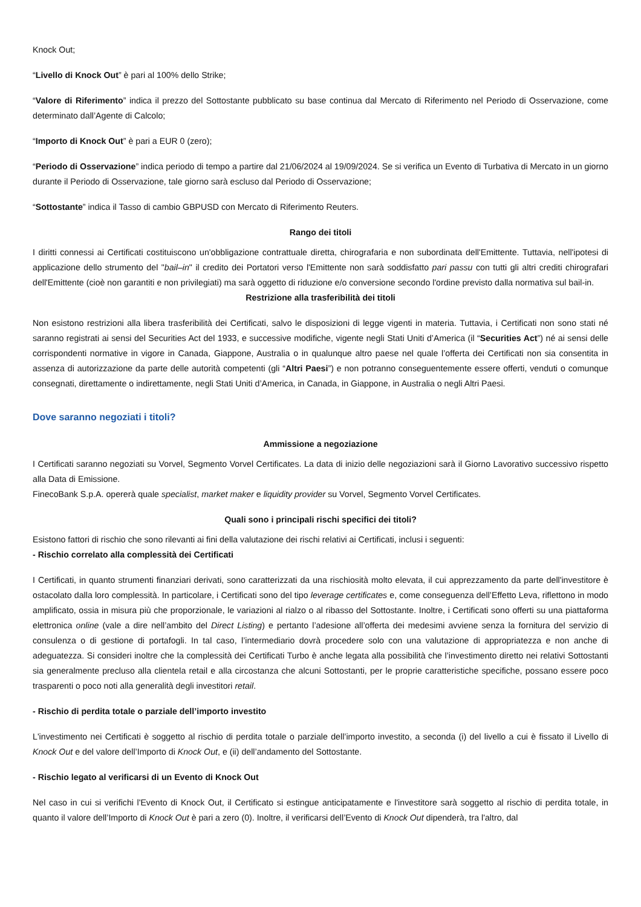Knock Out;
“Livello di Knock Out” è pari al 100% dello Strike;
“Valore di Riferimento” indica il prezzo del Sottostante pubblicato su base continua dal Mercato di Riferimento nel Periodo di Osservazione, come determinato dall’Agente di Calcolo;
“Importo di Knock Out” è pari a EUR 0 (zero);
“Periodo di Osservazione” indica periodo di tempo a partire dal 21/06/2024 al 19/09/2024. Se si verifica un Evento di Turbativa di Mercato in un giorno durante il Periodo di Osservazione, tale giorno sarà escluso dal Periodo di Osservazione;
“Sottostante” indica il Tasso di cambio GBPUSD con Mercato di Riferimento Reuters.
Rango dei titoli
I diritti connessi ai Certificati costituiscono un'obbligazione contrattuale diretta, chirografaria e non subordinata dell'Emittente. Tuttavia, nell'ipotesi di applicazione dello strumento del "bail–in" il credito dei Portatori verso l'Emittente non sarà soddisfatto pari passu con tutti gli altri crediti chirografari dell'Emittente (cioè non garantiti e non privilegiati) ma sarà oggetto di riduzione e/o conversione secondo l'ordine previsto dalla normativa sul bail-in.
Restrizione alla trasferibilità dei titoli
Non esistono restrizioni alla libera trasferibilità dei Certificati, salvo le disposizioni di legge vigenti in materia. Tuttavia, i Certificati non sono stati né saranno registrati ai sensi del Securities Act del 1933, e successive modifiche, vigente negli Stati Uniti d’America (il “Securities Act”) né ai sensi delle corrispondenti normative in vigore in Canada, Giappone, Australia o in qualunque altro paese nel quale l’offerta dei Certificati non sia consentita in assenza di autorizzazione da parte delle autorità competenti (gli “Altri Paesi”) e non potranno conseguentemente essere offerti, venduti o comunque consegnati, direttamente o indirettamente, negli Stati Uniti d’America, in Canada, in Giappone, in Australia o negli Altri Paesi.
Dove saranno negoziati i titoli?
Ammissione a negoziazione
I Certificati saranno negoziati su Vorvel, Segmento Vorvel Certificates. La data di inizio delle negoziazioni sarà il Giorno Lavorativo successivo rispetto alla Data di Emissione.
FinecoBank S.p.A. opererà quale specialist, market maker e liquidity provider su Vorvel, Segmento Vorvel Certificates.
Quali sono i principali rischi specifici dei titoli?
Esistono fattori di rischio che sono rilevanti ai fini della valutazione dei rischi relativi ai Certificati, inclusi i seguenti:
- Rischio correlato alla complessità dei Certificati
I Certificati, in quanto strumenti finanziari derivati, sono caratterizzati da una rischiosità molto elevata, il cui apprezzamento da parte dell'investitore è ostacolato dalla loro complessità. In particolare, i Certificati sono del tipo leverage certificates e, come conseguenza dell’Effetto Leva, riflettono in modo amplificato, ossia in misura più che proporzionale, le variazioni al rialzo o al ribasso del Sottostante. Inoltre, i Certificati sono offerti su una piattaforma elettronica online (vale a dire nell’ambito del Direct Listing) e pertanto l’adesione all’offerta dei medesimi avviene senza la fornitura del servizio di consulenza o di gestione di portafogli. In tal caso, l’intermediario dovrà procedere solo con una valutazione di appropriatezza e non anche di adeguatezza. Si consideri inoltre che la complessità dei Certificati Turbo è anche legata alla possibilità che l’investimento diretto nei relativi Sottostanti sia generalmente precluso alla clientela retail e alla circostanza che alcuni Sottostanti, per le proprie caratteristiche specifiche, possano essere poco trasparenti o poco noti alla generalità degli investitori retail.
- Rischio di perdita totale o parziale dell’importo investito
L'investimento nei Certificati è soggetto al rischio di perdita totale o parziale dell’importo investito, a seconda (i) del livello a cui è fissato il Livello di Knock Out e del valore dell’Importo di Knock Out, e (ii) dell’andamento del Sottostante.
- Rischio legato al verificarsi di un Evento di Knock Out
Nel caso in cui si verifichi l'Evento di Knock Out, il Certificato si estingue anticipatamente e l'investitore sarà soggetto al rischio di perdita totale, in quanto il valore dell’Importo di Knock Out è pari a zero (0). Inoltre, il verificarsi dell’Evento di Knock Out dipenderà, tra l'altro, dal